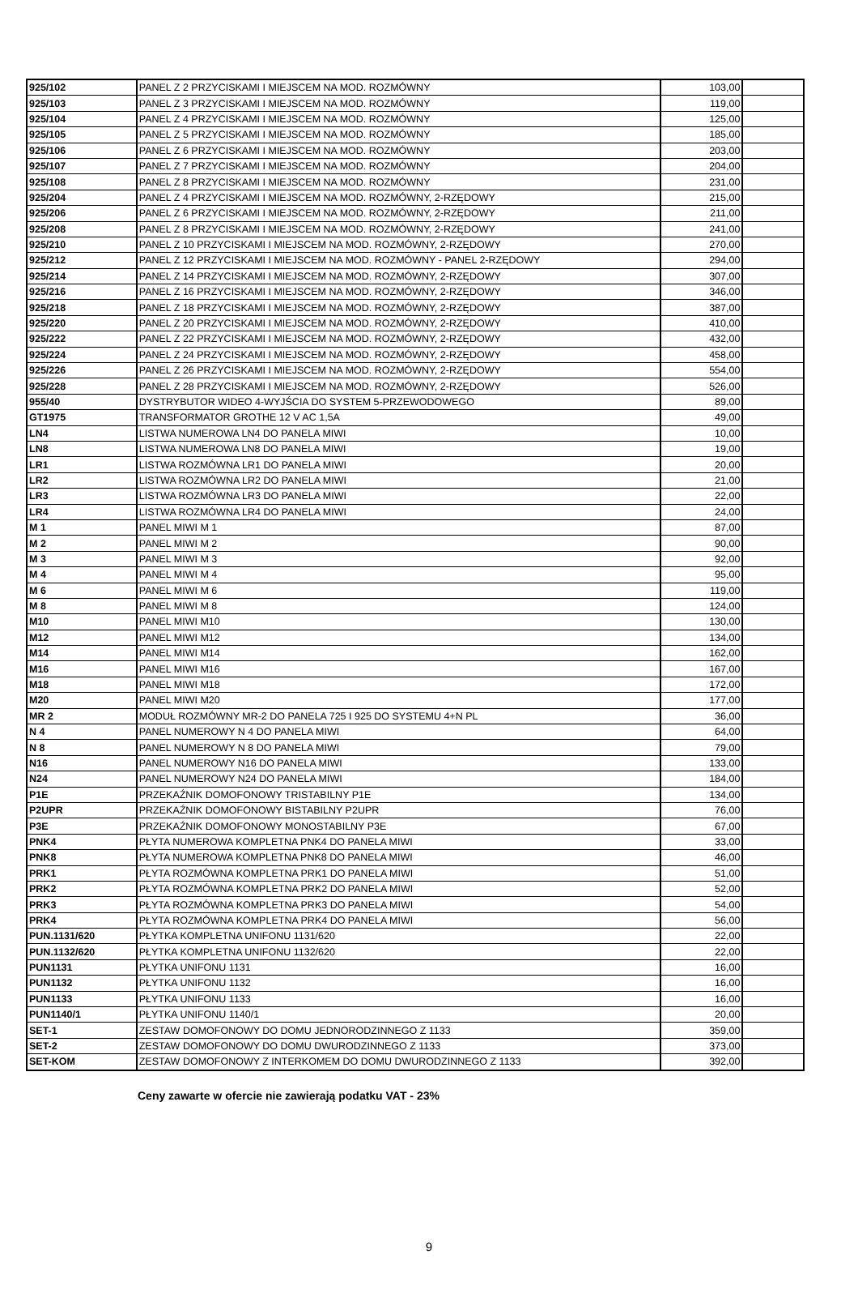| 925/102 | PANEL Z 2 PRZYCISKAMI I MIEJSCEM NA MOD. ROZMÓWNY | 103,00 | |
| 925/103 | PANEL Z 3 PRZYCISKAMI I MIEJSCEM NA MOD. ROZMÓWNY | 119,00 | |
| 925/104 | PANEL Z 4 PRZYCISKAMI I MIEJSCEM NA MOD. ROZMÓWNY | 125,00 | |
| 925/105 | PANEL Z 5 PRZYCISKAMI I MIEJSCEM NA MOD. ROZMÓWNY | 185,00 | |
| 925/106 | PANEL Z 6 PRZYCISKAMI I MIEJSCEM NA MOD. ROZMÓWNY | 203,00 | |
| 925/107 | PANEL Z 7 PRZYCISKAMI I MIEJSCEM NA MOD. ROZMÓWNY | 204,00 | |
| 925/108 | PANEL Z 8 PRZYCISKAMI I MIEJSCEM NA MOD. ROZMÓWNY | 231,00 | |
| 925/204 | PANEL Z 4 PRZYCISKAMI I MIEJSCEM NA MOD. ROZMÓWNY, 2-RZĘDOWY | 215,00 | |
| 925/206 | PANEL Z 6 PRZYCISKAMI I MIEJSCEM NA MOD. ROZMÓWNY, 2-RZĘDOWY | 211,00 | |
| 925/208 | PANEL Z 8 PRZYCISKAMI I MIEJSCEM NA MOD. ROZMÓWNY, 2-RZĘDOWY | 241,00 | |
| 925/210 | PANEL Z 10 PRZYCISKAMI I MIEJSCEM NA MOD. ROZMÓWNY, 2-RZĘDOWY | 270,00 | |
| 925/212 | PANEL Z 12 PRZYCISKAMI I MIEJSCEM NA MOD. ROZMÓWNY - PANEL 2-RZĘDOWY | 294,00 | |
| 925/214 | PANEL Z 14 PRZYCISKAMI I MIEJSCEM NA MOD. ROZMÓWNY, 2-RZĘDOWY | 307,00 | |
| 925/216 | PANEL Z 16 PRZYCISKAMI I MIEJSCEM NA MOD. ROZMÓWNY, 2-RZĘDOWY | 346,00 | |
| 925/218 | PANEL Z 18 PRZYCISKAMI I MIEJSCEM NA MOD. ROZMÓWNY, 2-RZĘDOWY | 387,00 | |
| 925/220 | PANEL Z 20 PRZYCISKAMI I MIEJSCEM NA MOD. ROZMÓWNY, 2-RZĘDOWY | 410,00 | |
| 925/222 | PANEL Z 22 PRZYCISKAMI I MIEJSCEM NA MOD. ROZMÓWNY, 2-RZĘDOWY | 432,00 | |
| 925/224 | PANEL Z 24 PRZYCISKAMI I MIEJSCEM NA MOD. ROZMÓWNY, 2-RZĘDOWY | 458,00 | |
| 925/226 | PANEL Z 26 PRZYCISKAMI I MIEJSCEM NA MOD. ROZMÓWNY, 2-RZĘDOWY | 554,00 | |
| 925/228 | PANEL Z 28 PRZYCISKAMI I MIEJSCEM NA MOD. ROZMÓWNY, 2-RZĘDOWY | 526,00 | |
| 955/40 | DYSTRYBUTOR WIDEO 4-WYJŚCIA DO SYSTEM 5-PRZEWODOWEGO | 89,00 | |
| GT1975 | TRANSFORMATOR GROTHE 12 V AC 1,5A | 49,00 | |
| LN4 | LISTWA NUMEROWA LN4 DO PANELA MIWI | 10,00 | |
| LN8 | LISTWA NUMEROWA LN8 DO PANELA MIWI | 19,00 | |
| LR1 | LISTWA ROZMÓWNA LR1 DO PANELA MIWI | 20,00 | |
| LR2 | LISTWA ROZMÓWNA LR2 DO PANELA MIWI | 21,00 | |
| LR3 | LISTWA ROZMÓWNA LR3 DO PANELA MIWI | 22,00 | |
| LR4 | LISTWA ROZMÓWNA LR4 DO PANELA MIWI | 24,00 | |
| M 1 | PANEL MIWI M 1 | 87,00 | |
| M 2 | PANEL MIWI M 2 | 90,00 | |
| M 3 | PANEL MIWI M 3 | 92,00 | |
| M 4 | PANEL MIWI M 4 | 95,00 | |
| M 6 | PANEL MIWI M 6 | 119,00 | |
| M 8 | PANEL MIWI M 8 | 124,00 | |
| M10 | PANEL MIWI M10 | 130,00 | |
| M12 | PANEL MIWI M12 | 134,00 | |
| M14 | PANEL MIWI M14 | 162,00 | |
| M16 | PANEL MIWI M16 | 167,00 | |
| M18 | PANEL MIWI M18 | 172,00 | |
| M20 | PANEL MIWI M20 | 177,00 | |
| MR 2 | MODUŁ ROZMÓWNY MR-2 DO PANELA 725 I 925 DO SYSTEMU 4+N PL | 36,00 | |
| N 4 | PANEL NUMEROWY N 4 DO PANELA MIWI | 64,00 | |
| N 8 | PANEL NUMEROWY N 8 DO PANELA MIWI | 79,00 | |
| N16 | PANEL NUMEROWY N16 DO PANELA MIWI | 133,00 | |
| N24 | PANEL NUMEROWY N24 DO PANELA MIWI | 184,00 | |
| P1E | PRZEKAŹNIK DOMOFONOWY TRISTABILNY P1E | 134,00 | |
| P2UPR | PRZEKAŹNIK DOMOFONOWY BISTABILNY P2UPR | 76,00 | |
| P3E | PRZEKAŹNIK DOMOFONOWY MONOSTABILNY P3E | 67,00 | |
| PNK4 | PŁYTA NUMEROWA KOMPLETNA PNK4 DO PANELA MIWI | 33,00 | |
| PNK8 | PŁYTA NUMEROWA KOMPLETNA PNK8 DO PANELA MIWI | 46,00 | |
| PRK1 | PŁYTA ROZMÓWNA KOMPLETNA PRK1 DO PANELA MIWI | 51,00 | |
| PRK2 | PŁYTA ROZMÓWNA KOMPLETNA PRK2 DO PANELA MIWI | 52,00 | |
| PRK3 | PŁYTA ROZMÓWNA KOMPLETNA PRK3 DO PANELA MIWI | 54,00 | |
| PRK4 | PŁYTA ROZMÓWNA KOMPLETNA PRK4 DO PANELA MIWI | 56,00 | |
| PUN.1131/620 | PŁYTKA KOMPLETNA UNIFONU 1131/620 | 22,00 | |
| PUN.1132/620 | PŁYTKA KOMPLETNA UNIFONU 1132/620 | 22,00 | |
| PUN1131 | PŁYTKA UNIFONU 1131 | 16,00 | |
| PUN1132 | PŁYTKA UNIFONU 1132 | 16,00 | |
| PUN1133 | PŁYTKA UNIFONU 1133 | 16,00 | |
| PUN1140/1 | PŁYTKA UNIFONU 1140/1 | 20,00 | |
| SET-1 | ZESTAW DOMOFONOWY DO DOMU JEDNORODZINNEGO Z 1133 | 359,00 | |
| SET-2 | ZESTAW DOMOFONOWY DO DOMU DWURODZINNEGO Z 1133 | 373,00 | |
| SET-KOM | ZESTAW DOMOFONOWY Z INTERKOMEM DO DOMU DWURODZINNEGO Z 1133 | 392,00 | |
Ceny zawarte w ofercie nie zawierają podatku VAT - 23%
9